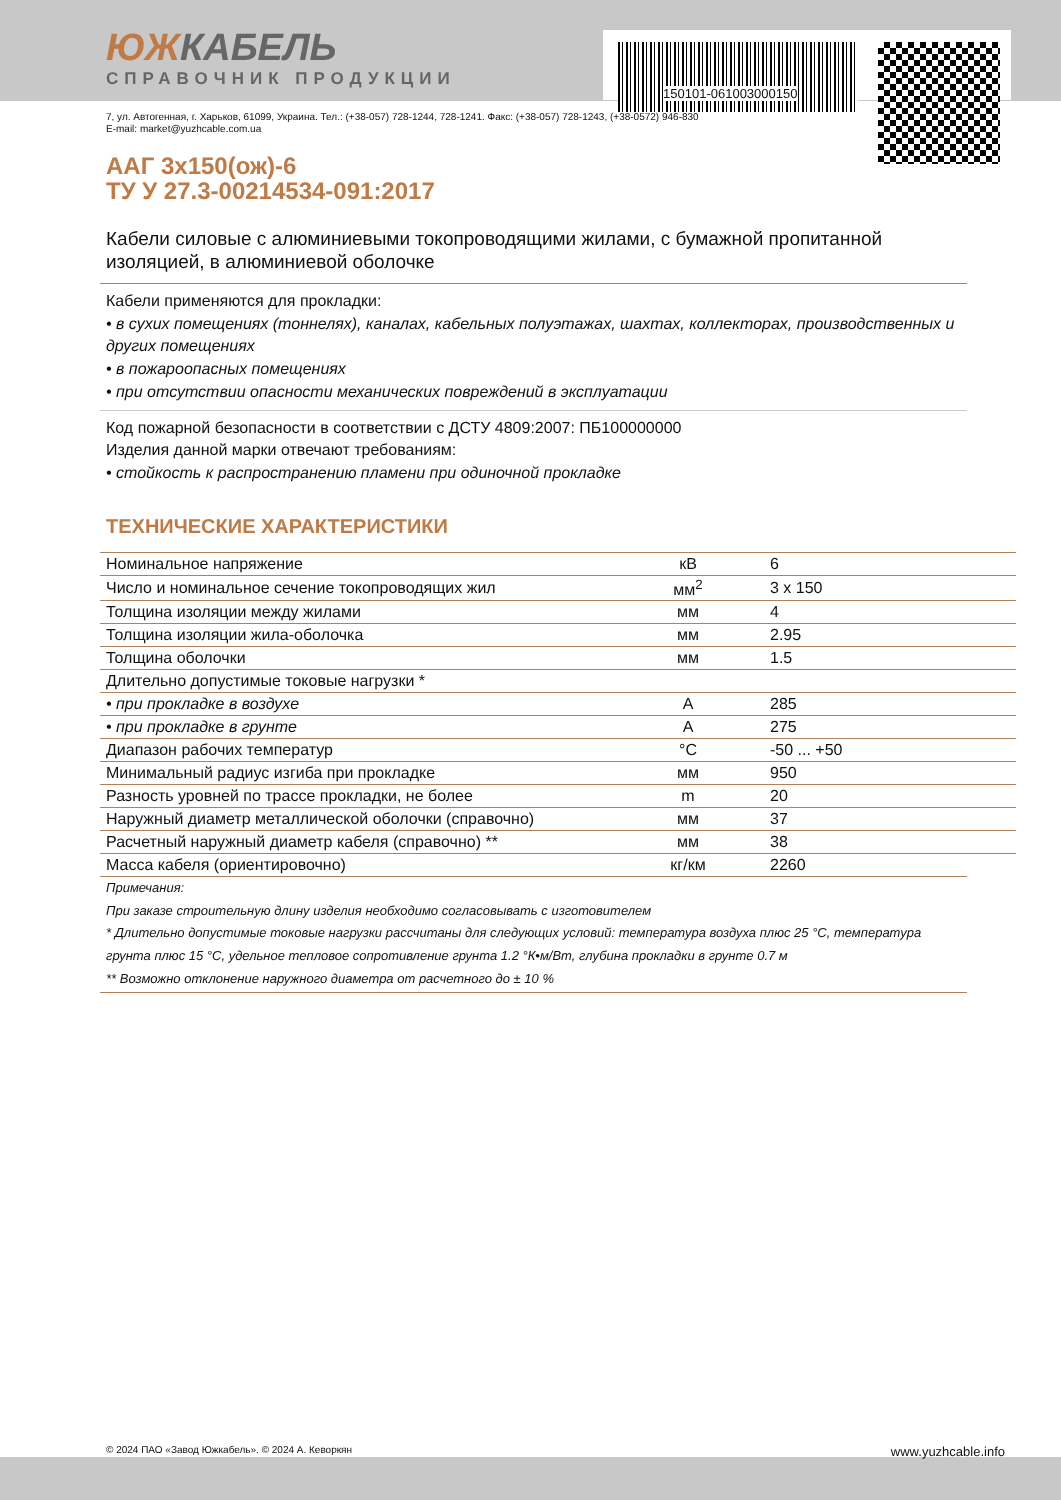150101-061003000150
ЮЖКАБЕЛЬ
СПРАВОЧНИК ПРОДУКЦИИ
7, ул. Автогенная, г. Харьков, 61099, Украина. Тел.: (+38-057) 728-1244, 728-1241. Факс: (+38-057) 728-1243, (+38-0572) 946-830
E-mail: market@yuzhcable.com.ua
ААГ 3х150(ож)-6
ТУ У 27.3-00214534-091:2017
Кабели силовые с алюминиевыми токопроводящими жилами, с бумажной пропитанной изоляцией, в алюминиевой оболочке
Кабели применяются для прокладки:
• в сухих помещениях (тоннелях), каналах, кабельных полуэтажах, шахтах, коллекторах, производственных и других помещениях
• в пожароопасных помещениях
• при отсутствии опасности механических повреждений в эксплуатации
Код пожарной безопасности в соответствии с ДСТУ 4809:2007: ПБ100000000
Изделия данной марки отвечают требованиям:
• стойкость к распространению пламени при одиночной прокладке
ТЕХНИЧЕСКИЕ ХАРАКТЕРИСТИКИ
| Номинальное напряжение | кВ | 6 |
| Число и номинальное сечение токопроводящих жил | мм<sup>2</sup> | 3 x 150 |
| Толщина изоляции между жилами | мм | 4 |
| Толщина изоляции жила-оболочка | мм | 2.95 |
| Толщина оболочки | мм | 1.5 |
| Длительно допустимые токовые нагрузки * | | |
| • при прокладке в воздухе | А | 285 |
| • при прокладке в грунте | А | 275 |
| Диапазон рабочих температур | °С | -50 ... +50 |
| Минимальный радиус изгиба при прокладке | мм | 950 |
| Разность уровней по трассе прокладки, не более | m | 20 |
| Наружный диаметр металлической оболочки (справочно) | мм | 37 |
| Расчетный наружный диаметр кабеля (справочно) ** | мм | 38 |
| Масса кабеля (ориентировочно) | кг/км | 2260 |
Примечания:
При заказе строительную длину изделия необходимо согласовывать с изготовителем
* Длительно допустимые токовые нагрузки рассчитаны для следующих условий: температура воздуха плюс 25 °С, температура грунта плюс 15 °С, удельное тепловое сопротивление грунта 1.2 °К•м/Вт, глубина прокладки в грунте 0.7 м
** Возможно отклонение наружного диаметра от расчетного до ± 10 %
© 2024 ПАО «Завод Южкабель». © 2024 А. Кеворкян www.yuzhcable.info